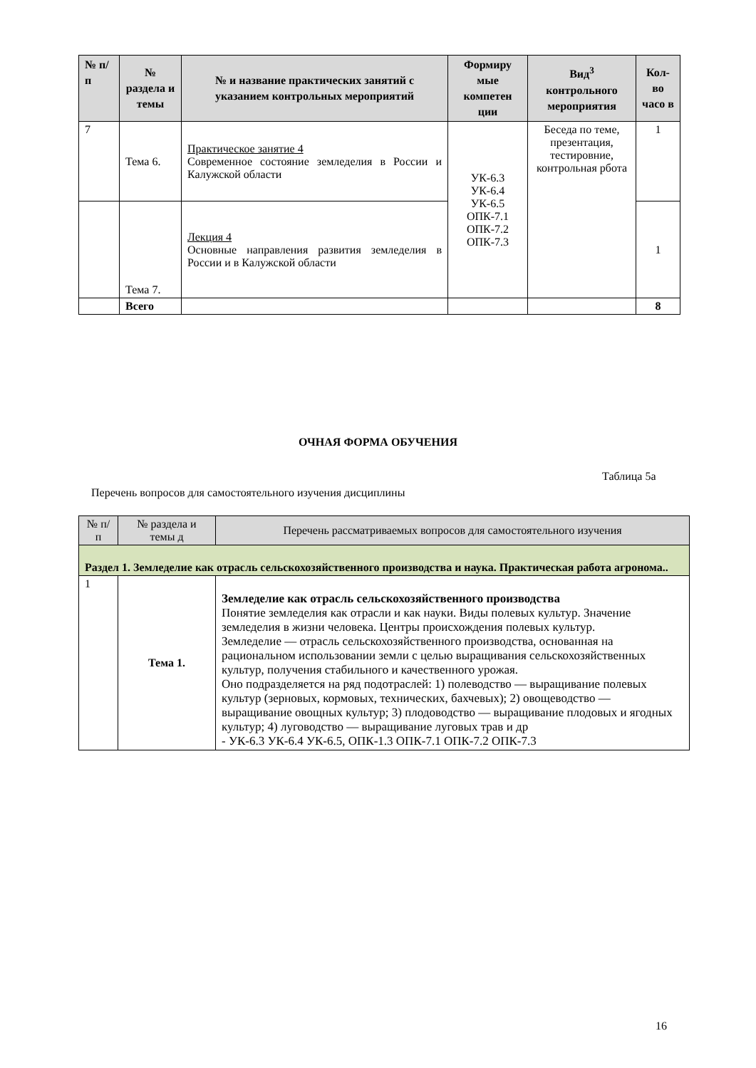| № п/п | № раздела и темы | № и название практических занятий с указанием контрольных мероприятий | Формиру мые компетен ции | Вид<sup>3</sup> контрольного мероприятия | Кол-во часо в |
| --- | --- | --- | --- | --- | --- |
| 7 | Тема 6. | Практическое занятие 4 Современное состояние земледелия в России и Калужской области | УК-6.3 УК-6.4 УК-6.5 ОПК-7.1 ОПК-7.2 ОПК-7.3 | Беседа по теме, презентация, тестировние, контрольная рбота | 1 |
| | Тема 7. | Лекция 4 Основные направления развития земледелия в России и в Калужской области | | | 1 |
| | Всего | | | | 8 |
ОЧНАЯ ФОРМА ОБУЧЕНИЯ
Таблица 5а
Перечень вопросов для самостоятельного изучения дисциплины
| № п/п | № раздела и темы д | Перечень рассматриваемых вопросов для самостоятельного изучения |
| --- | --- | --- |
| Раздел 1. Земледелие как отрасль сельскохозяйственного производства и наука. Практическая работа агронома.. | | |
| 1 | Тема 1. | Земледелие как отрасль сельскохозяйственного производства Понятие земледелия как отрасли и как науки. Виды полевых культур. Значение земледелия в жизни человека. Центры происхождения полевых культур. Земледелие — отрасль сельскохозяйственного производства, основанная на рациональном использовании земли с целью выращивания сельскохозяйственных культур, получения стабильного и качественного урожая. Оно подразделяется на ряд подотраслей: 1) полеводство — выращивание полевых культур (зерновых, кормовых, технических, бахчевых); 2) овощеводство — выращивание овощных культур; 3) плодоводство — выращивание плодовых и ягодных культур; 4) луговодство — выращивание луговых трав и др - УК-6.3 УК-6.4 УК-6.5, ОПК-1.3 ОПК-7.1 ОПК-7.2 ОПК-7.3 |
16